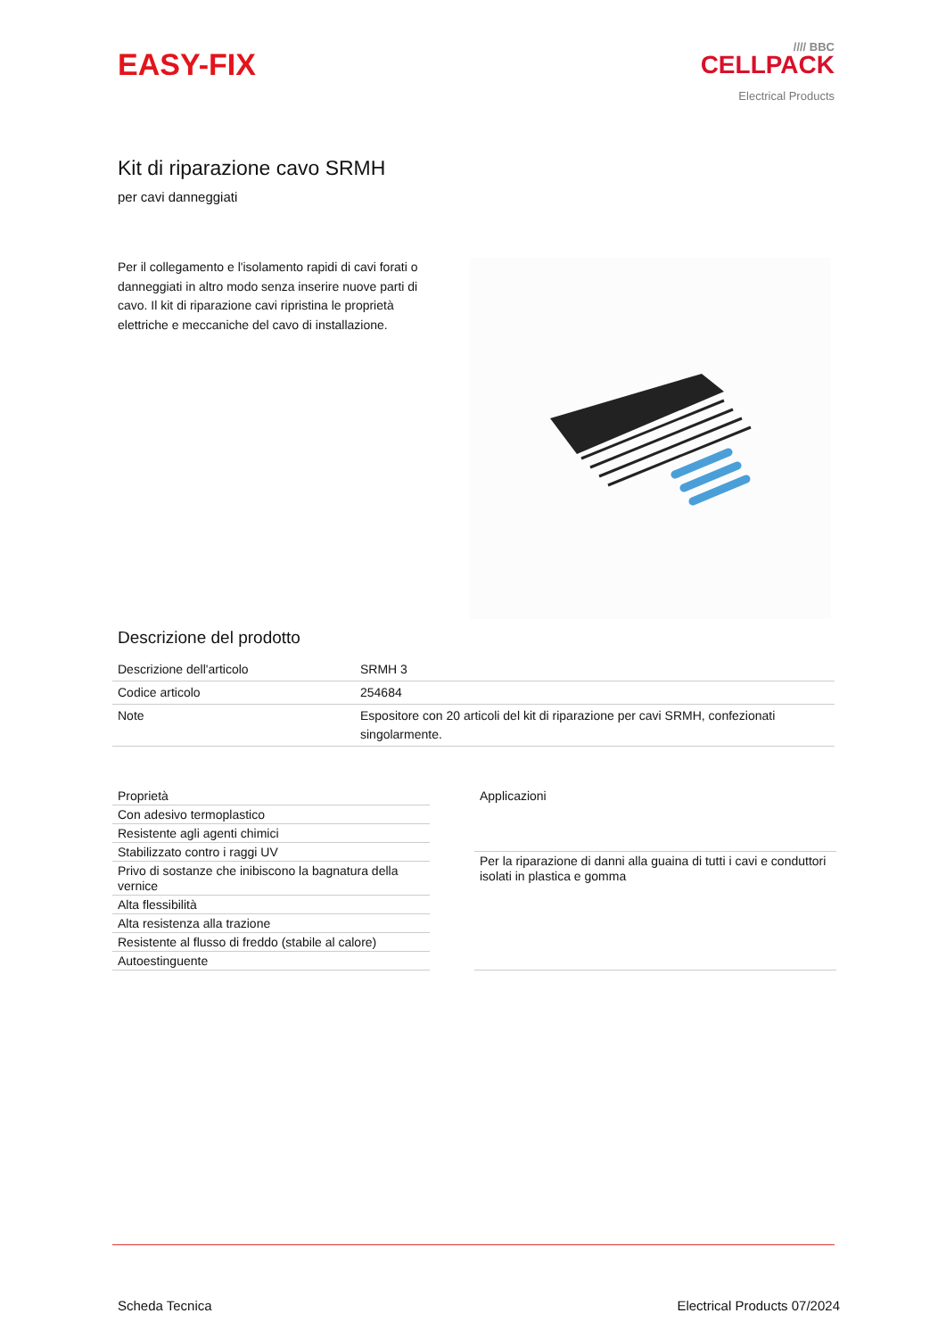EASY-FIX
//// BBC
CELLPACK
Electrical Products
Kit di riparazione cavo SRMH
per cavi danneggiati
Per il collegamento e l'isolamento rapidi di cavi forati o danneggiati in altro modo senza inserire nuove parti di cavo. Il kit di riparazione cavi ripristina le proprietà elettriche e meccaniche del cavo di installazione.
Descrizione del prodotto
| Descrizione dell'articolo | SRMH 3 |
| Codice articolo | 254684 |
| Note | Espositore con 20 articoli del kit di riparazione per cavi SRMH, confezionati singolarmente. |
| Proprietà |
| --- |
| Con adesivo termoplastico |
| Resistente agli agenti chimici |
| Stabilizzato contro i raggi UV |
| Privo di sostanze che inibiscono la bagnatura della vernice |
| Alta flessibilità |
| Alta resistenza alla trazione |
| Resistente al flusso di freddo (stabile al calore) |
| Autoestinguente |
| Applicazioni |
| --- |
| Per la riparazione di danni alla guaina di tutti i cavi e conduttori isolati in plastica e gomma |
Scheda Tecnica Electrical Products 07/2024